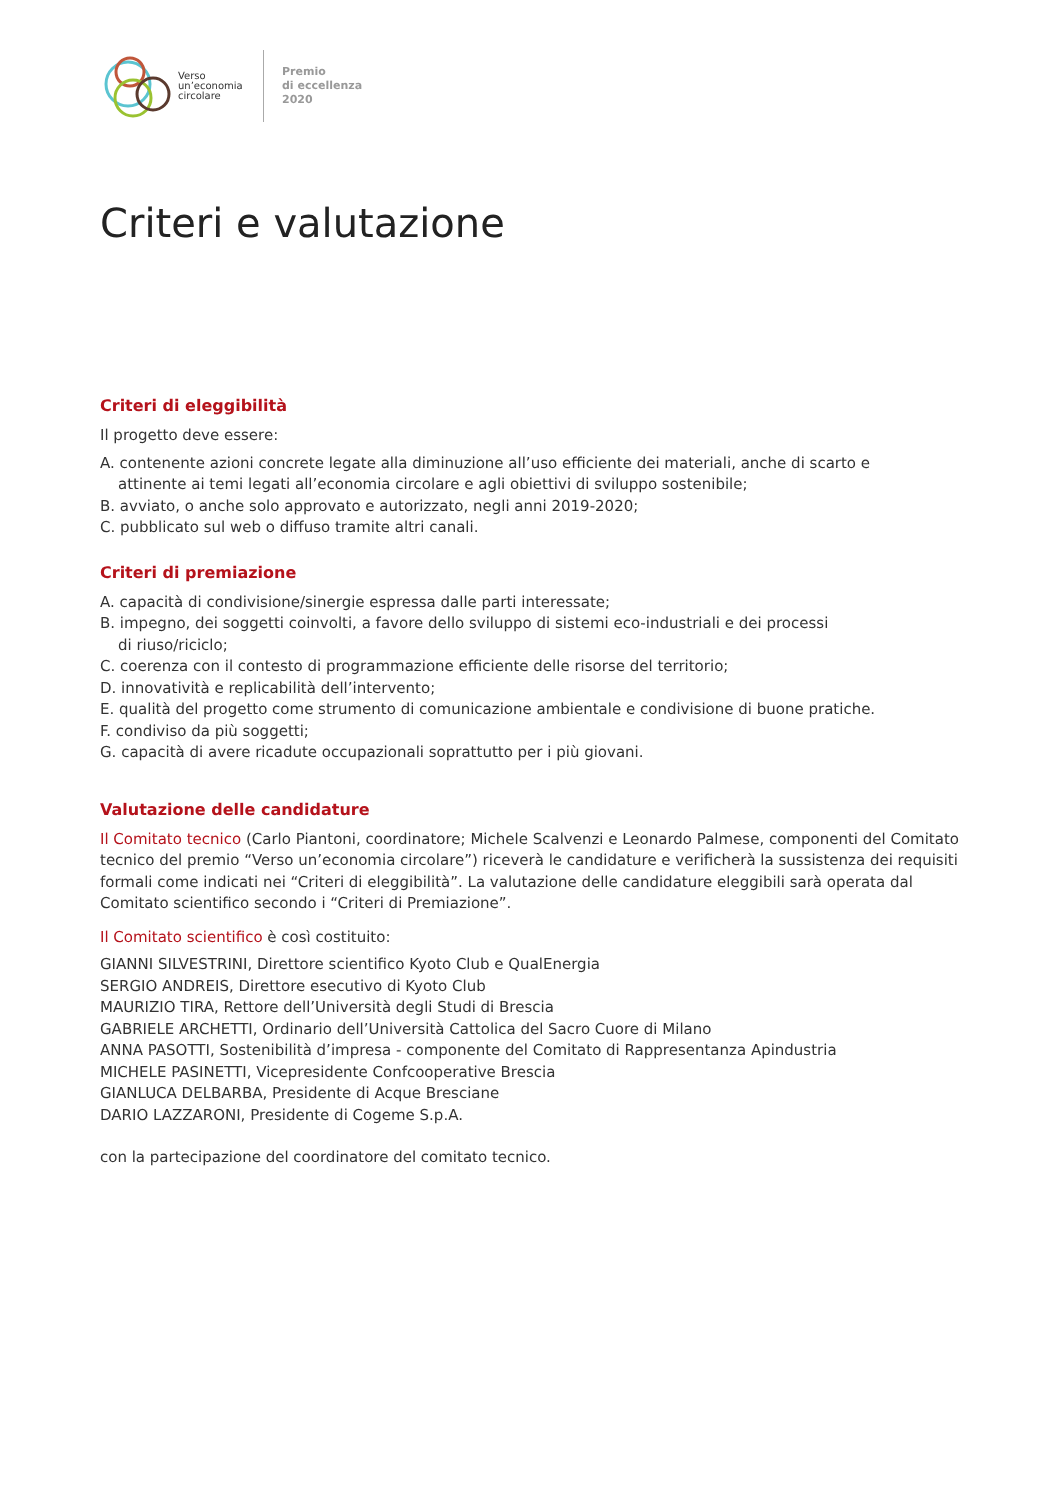Verso
un’economia
circolare
Premio
di eccellenza
2020
Criteri e valutazione
Criteri di eleggibilità
Il progetto deve essere:
A. contenente azioni concrete legate alla diminuzione all’uso efficiente dei materiali, anche di scarto e
attinente ai temi legati all’economia circolare e agli obiettivi di sviluppo sostenibile;
B. avviato, o anche solo approvato e autorizzato, negli anni 2019-2020;
C. pubblicato sul web o diffuso tramite altri canali.
Criteri di premiazione
A. capacità di condivisione/sinergie espressa dalle parti interessate;
B. impegno, dei soggetti coinvolti, a favore dello sviluppo di sistemi eco-industriali e dei processi
di riuso/riciclo;
C. coerenza con il contesto di programmazione efficiente delle risorse del territorio;
D. innovatività e replicabilità dell’intervento;
E. qualità del progetto come strumento di comunicazione ambientale e condivisione di buone pratiche.
F. condiviso da più soggetti;
G. capacità di avere ricadute occupazionali soprattutto per i più giovani.
Valutazione delle candidature
Il Comitato tecnico (Carlo Piantoni, coordinatore; Michele Scalvenzi e Leonardo Palmese, componenti del Comitato tecnico del premio “Verso un’economia circolare”) riceverà le candidature e verificherà la sussistenza dei requisiti formali come indicati nei “Criteri di eleggibilità”. La valutazione delle candidature eleggibili sarà operata dal Comitato scientifico secondo i “Criteri di Premiazione”.
Il Comitato scientifico è così costituito:
GIANNI SILVESTRINI, Direttore scientifico Kyoto Club e QualEnergia
SERGIO ANDREIS, Direttore esecutivo di Kyoto Club
MAURIZIO TIRA, Rettore dell’Università degli Studi di Brescia
GABRIELE ARCHETTI, Ordinario dell’Università Cattolica del Sacro Cuore di Milano
ANNA PASOTTI, Sostenibilità d’impresa - componente del Comitato di Rappresentanza Apindustria
MICHELE PASINETTI, Vicepresidente Confcooperative Brescia
GIANLUCA DELBARBA, Presidente di Acque Bresciane
DARIO LAZZARONI, Presidente di Cogeme S.p.A.
con la partecipazione del coordinatore del comitato tecnico.